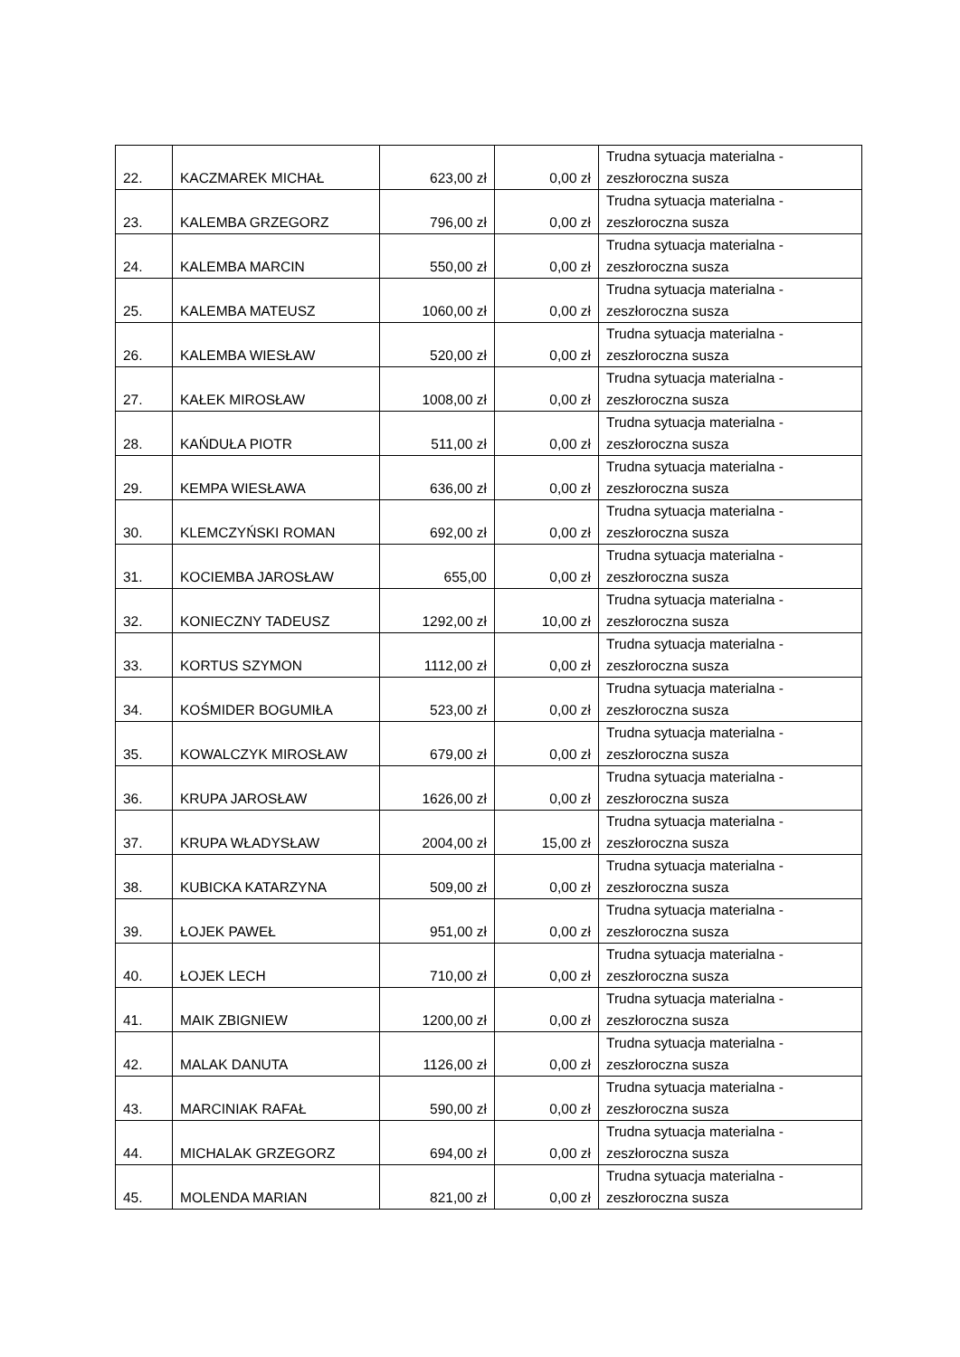| 22. | KACZMAREK MICHAŁ | 623,00 zł | 0,00 zł | Trudna sytuacja materialna - zeszłoroczna susza |
| 23. | KALEMBA GRZEGORZ | 796,00 zł | 0,00 zł | Trudna sytuacja materialna - zeszłoroczna susza |
| 24. | KALEMBA MARCIN | 550,00 zł | 0,00 zł | Trudna sytuacja materialna - zeszłoroczna susza |
| 25. | KALEMBA MATEUSZ | 1060,00 zł | 0,00 zł | Trudna sytuacja materialna - zeszłoroczna susza |
| 26. | KALEMBA WIESŁAW | 520,00 zł | 0,00 zł | Trudna sytuacja materialna - zeszłoroczna susza |
| 27. | KAŁEK MIROSŁAW | 1008,00 zł | 0,00 zł | Trudna sytuacja materialna - zeszłoroczna susza |
| 28. | KAŃDUŁA PIOTR | 511,00 zł | 0,00 zł | Trudna sytuacja materialna - zeszłoroczna susza |
| 29. | KEMPA WIESŁAWA | 636,00 zł | 0,00 zł | Trudna sytuacja materialna - zeszłoroczna susza |
| 30. | KLEMCZYŃSKI ROMAN | 692,00 zł | 0,00 zł | Trudna sytuacja materialna - zeszłoroczna susza |
| 31. | KOCIEMBA JAROSŁAW | 655,00 | 0,00 zł | Trudna sytuacja materialna - zeszłoroczna susza |
| 32. | KONIECZNY TADEUSZ | 1292,00 zł | 10,00 zł | Trudna sytuacja materialna - zeszłoroczna susza |
| 33. | KORTUS SZYMON | 1112,00 zł | 0,00 zł | Trudna sytuacja materialna - zeszłoroczna susza |
| 34. | KOŚMIDER BOGUMIŁA | 523,00 zł | 0,00 zł | Trudna sytuacja materialna - zeszłoroczna susza |
| 35. | KOWALCZYK MIROSŁAW | 679,00 zł | 0,00 zł | Trudna sytuacja materialna - zeszłoroczna susza |
| 36. | KRUPA JAROSŁAW | 1626,00 zł | 0,00 zł | Trudna sytuacja materialna - zeszłoroczna susza |
| 37. | KRUPA WŁADYSŁAW | 2004,00 zł | 15,00 zł | Trudna sytuacja materialna - zeszłoroczna susza |
| 38. | KUBICKA KATARZYNA | 509,00 zł | 0,00 zł | Trudna sytuacja materialna - zeszłoroczna susza |
| 39. | ŁOJEK PAWEŁ | 951,00 zł | 0,00 zł | Trudna sytuacja materialna - zeszłoroczna susza |
| 40. | ŁOJEK LECH | 710,00 zł | 0,00 zł | Trudna sytuacja materialna - zeszłoroczna susza |
| 41. | MAIK ZBIGNIEW | 1200,00 zł | 0,00 zł | Trudna sytuacja materialna - zeszłoroczna susza |
| 42. | MALAK DANUTA | 1126,00 zł | 0,00 zł | Trudna sytuacja materialna - zeszłoroczna susza |
| 43. | MARCINIAK RAFAŁ | 590,00 zł | 0,00 zł | Trudna sytuacja materialna - zeszłoroczna susza |
| 44. | MICHALAK GRZEGORZ | 694,00 zł | 0,00 zł | Trudna sytuacja materialna - zeszłoroczna susza |
| 45. | MOLENDA MARIAN | 821,00 zł | 0,00 zł | Trudna sytuacja materialna - zeszłoroczna susza |